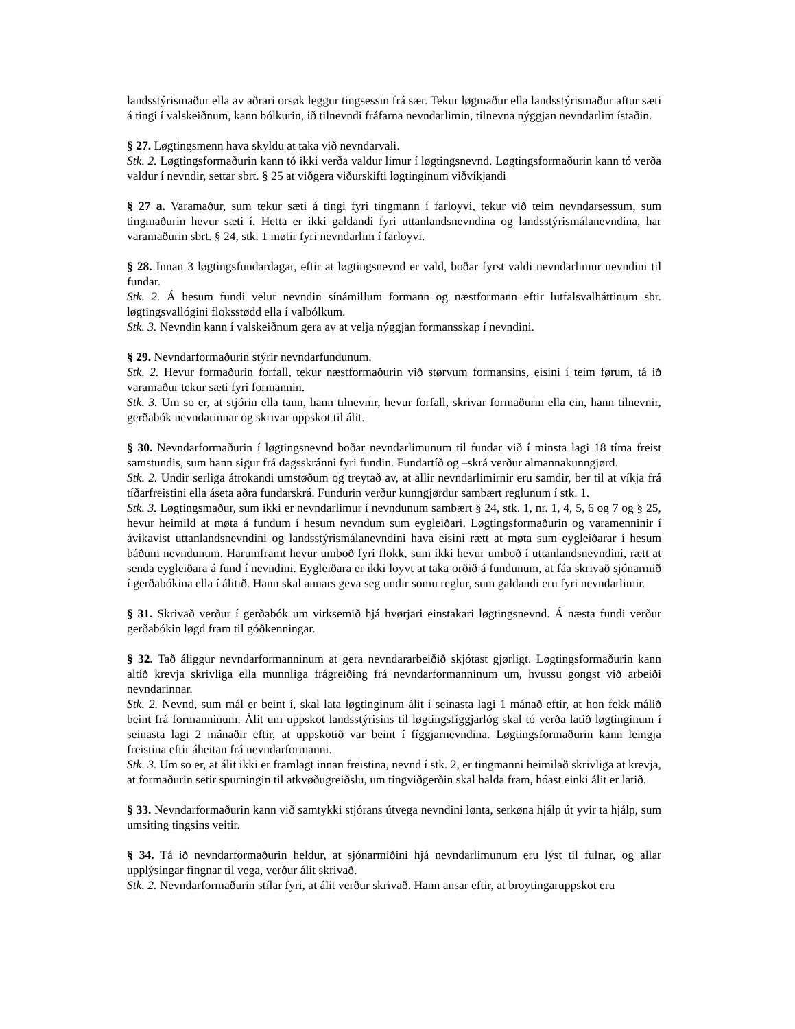landsstýrismaður ella av aðrari orsøk leggur tingsessin frá sær. Tekur løgmaður ella landsstýrismaður aftur sæti á tingi í valskeiðnum, kann bólkurin, ið tilnevndi fráfarna nevndarlimin, tilnevna nýggjan nevndarlim ístaðin.
§ 27. Løgtingsmenn hava skyldu at taka við nevndarvali.
Stk. 2. Løgtingsformaðurin kann tó ikki verða valdur limur í løgtingsnevnd. Løgtingsformaðurin kann tó verða valdur í nevndir, settar sbrt. § 25 at viðgera viðurskifti løgtinginum viðvíkjandi
§ 27 a. Varamaður, sum tekur sæti á tingi fyri tingmann í farloyvi, tekur við teim nevndarsessum, sum tingmaðurin hevur sæti í. Hetta er ikki galdandi fyri uttanlandsnevndina og landsstýrismálanevndina, har varamaðurin sbrt. § 24, stk. 1 møtir fyri nevndarlim í farloyvi.
§ 28. Innan 3 løgtingsfundardagar, eftir at løgtingsnevnd er vald, boðar fyrst valdi nevndarlimur nevndini til fundar.
Stk. 2. Á hesum fundi velur nevndin sínámillum formann og næstformann eftir lutfalsvalháttinum sbr. løgtingsvallógini floksstødd ella í valbólkum.
Stk. 3. Nevndin kann í valskeiðnum gera av at velja nýggjan formansskap í nevndini.
§ 29. Nevndarformaðurin stýrir nevndarfundunum.
Stk. 2. Hevur formaðurin forfall, tekur næstformaðurin við størvum formansins, eisini í teim førum, tá ið varamaður tekur sæti fyri formannin.
Stk. 3. Um so er, at stjórin ella tann, hann tilnevnir, hevur forfall, skrivar formaðurin ella ein, hann tilnevnir, gerðabók nevndarinnar og skrivar uppskot til álit.
§ 30. Nevndarformaðurin í løgtingsnevnd boðar nevndarlimunum til fundar við í minsta lagi 18 tíma freist samstundis, sum hann sigur frá dagsskránni fyri fundin. Fundartíð og –skrá verður almannakunngjørd.
Stk. 2. Undir serliga átrokandi umstøðum og treytað av, at allir nevndarlimirnir eru samdir, ber til at víkja frá tíðarfreistini ella áseta aðra fundarskrá. Fundurin verður kunngjørdur sambært reglunum í stk. 1.
Stk. 3. Løgtingsmaður, sum ikki er nevndarlimur í nevndunum sambært § 24, stk. 1, nr. 1, 4, 5, 6 og 7 og § 25, hevur heimild at møta á fundum í hesum nevndum sum eygleiðari. Løgtingsformaðurin og varamenninir í ávikavist uttanlandsnevndini og landsstýrismálanevndini hava eisini rætt at møta sum eygleiðarar í hesum báðum nevndunum. Harumframt hevur umboð fyri flokk, sum ikki hevur umboð í uttanlandsnevndini, rætt at senda eygleiðara á fund í nevndini. Eygleiðara er ikki loyvt at taka orðið á fundunum, at fáa skrivað sjónarmið í gerðabókina ella í álitið. Hann skal annars geva seg undir somu reglur, sum galdandi eru fyri nevndarlimir.
§ 31. Skrivað verður í gerðabók um virksemið hjá hvørjari einstakari løgtingsnevnd. Á næsta fundi verður gerðabókin løgd fram til góðkenningar.
§ 32. Tað áliggur nevndarformanninum at gera nevndararbeiðið skjótast gjørligt. Løgtingsformaðurin kann altíð krevja skrivliga ella munnliga frágreiðing frá nevndarformanninum um, hvussu gongst við arbeiði nevndarinnar.
Stk. 2. Nevnd, sum mál er beint í, skal lata løgtinginum álit í seinasta lagi 1 mánað eftir, at hon fekk málið beint frá formanninum. Álit um uppskot landsstýrisins til løgtingsfíggjarlóg skal tó verða latið løgtinginum í seinasta lagi 2 mánaðir eftir, at uppskotið var beint í fíggjarnevndina. Løgtingsformaðurin kann leingja freistina eftir áheitan frá nevndarformanni.
Stk. 3. Um so er, at álit ikki er framlagt innan freistina, nevnd í stk. 2, er tingmanni heimilað skrivliga at krevja, at formaðurin setir spurningin til atkvøðugreiðslu, um tingviðgerðin skal halda fram, hóast einki álit er latið.
§ 33. Nevndarformaðurin kann við samtykki stjórans útvega nevndini lønta, serkøna hjálp út yvir ta hjálp, sum umsiting tingsins veitir.
§ 34. Tá ið nevndarformaðurin heldur, at sjónarmiðini hjá nevndarlimunum eru lýst til fulnar, og allar upplýsingar fingnar til vega, verður álit skrivað.
Stk. 2. Nevndarformaðurin stílar fyri, at álit verður skrivað. Hann ansar eftir, at broytingaruppskot eru